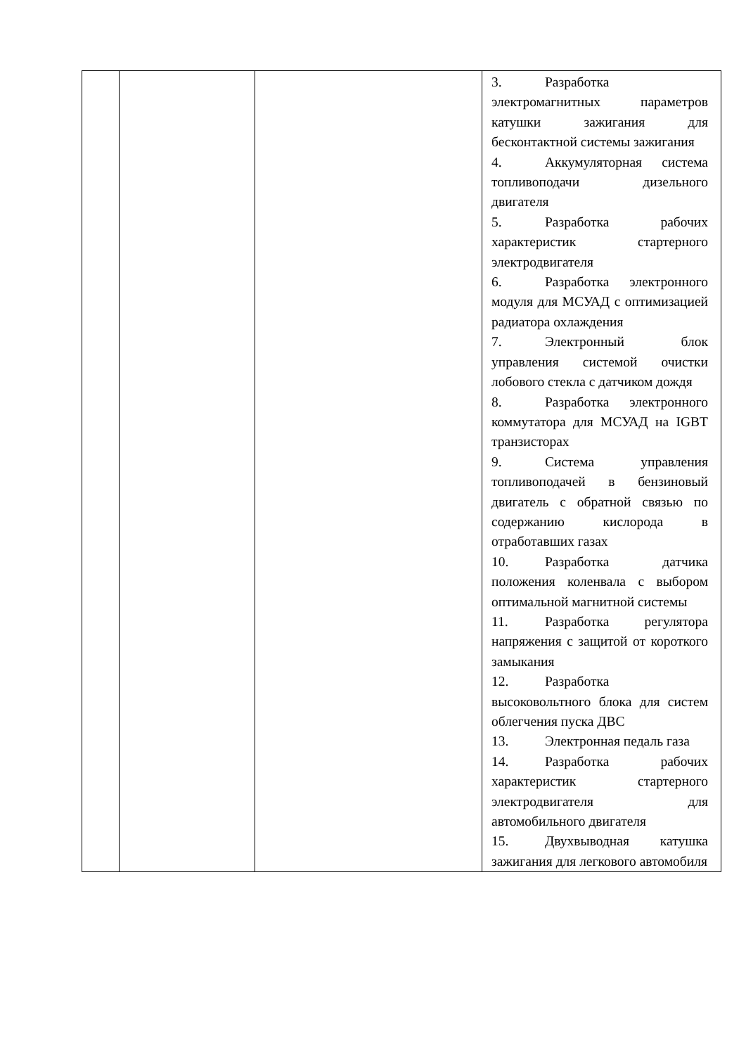| | | | 3. Разработка электромагнитных параметров катушки зажигания для бесконтактной системы зажигания 4. Аккумуляторная система топливоподачи дизельного двигателя 5. Разработка рабочих характеристик стартерного электродвигателя 6. Разработка электронного модуля для МСУАД с оптимизацией радиатора охлаждения 7. Электронный блок управления системой очистки лобового стекла с датчиком дождя 8. Разработка электронного коммутатора для МСУАД на IGBT транзисторах 9. Система управления топливоподачей в бензиновый двигатель с обратной связью по содержанию кислорода в отработавших газах 10. Разработка датчика положения коленвала с выбором оптимальной магнитной системы 11. Разработка регулятора напряжения с защитой от короткого замыкания 12. Разработка высоковольтного блока для систем облегчения пуска ДВС 13. Электронная педаль газа 14. Разработка рабочих характеристик стартерного электродвигателя для автомобильного двигателя 15. Двухвыводная катушка зажигания для легкового автомобиля |